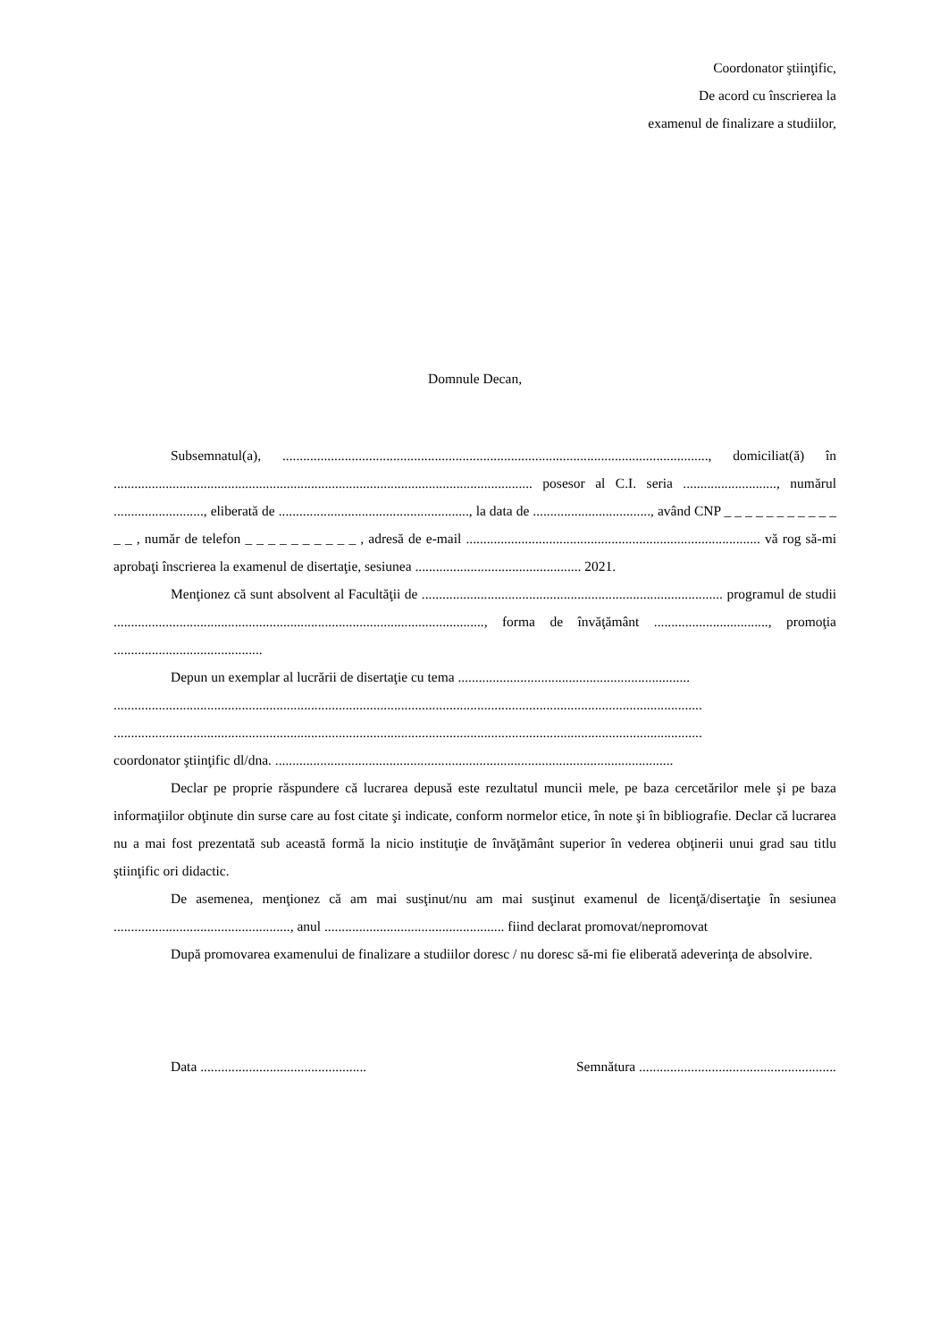Coordonator ştiinţific,
De acord cu înscrierea la
examenul de finalizare a studiilor,
Domnule Decan,
Subsemnatul(a), ..........................................................................................................................., domiciliat(ă) în ......................................................................................................................... posesor al C.I. seria ..........................., numărul .........................., eliberată de ......................................................., la data de .................................., având CNP _ _ _ _ _ _ _ _ _ _ _ _ _ , număr de telefon _ _ _ _ _ _ _ _ _ _ , adresă de e-mail ..................................................................................... vă rog să-mi aprobaţi înscrierea la examenul de disertaţie, sesiunea ................................................ 2021.
Menţionez că sunt absolvent al Facultăţii de ....................................................................................... programul de studii ..........................................................................................................., forma de învăţământ ................................., promoţia ...........................................
Depun un exemplar al lucrării de disertaţie cu tema ...................................................................
..........................................................................................................................................................................
..........................................................................................................................................................................
coordonator ştiinţific dl/dna. ...................................................................................................................
Declar pe proprie răspundere că lucrarea depusă este rezultatul muncii mele, pe baza cercetărilor mele şi pe baza informaţiilor obţinute din surse care au fost citate şi indicate, conform normelor etice, în note şi în bibliografie. Declar că lucrarea nu a mai fost prezentată sub această formă la nicio instituţie de învăţământ superior în vederea obţinerii unui grad sau titlu ştiinţific ori didactic.
De asemenea, menţionez că am mai susţinut/nu am mai susţinut examenul de licenţă/disertaţie în sesiunea ..................................................., anul .................................................... fiind declarat promovat/nepromovat
După promovarea examenului de finalizare a studiilor doresc / nu doresc să-mi fie eliberată adeverinţa de absolvire.
Data ................................................ Semnătura .........................................................